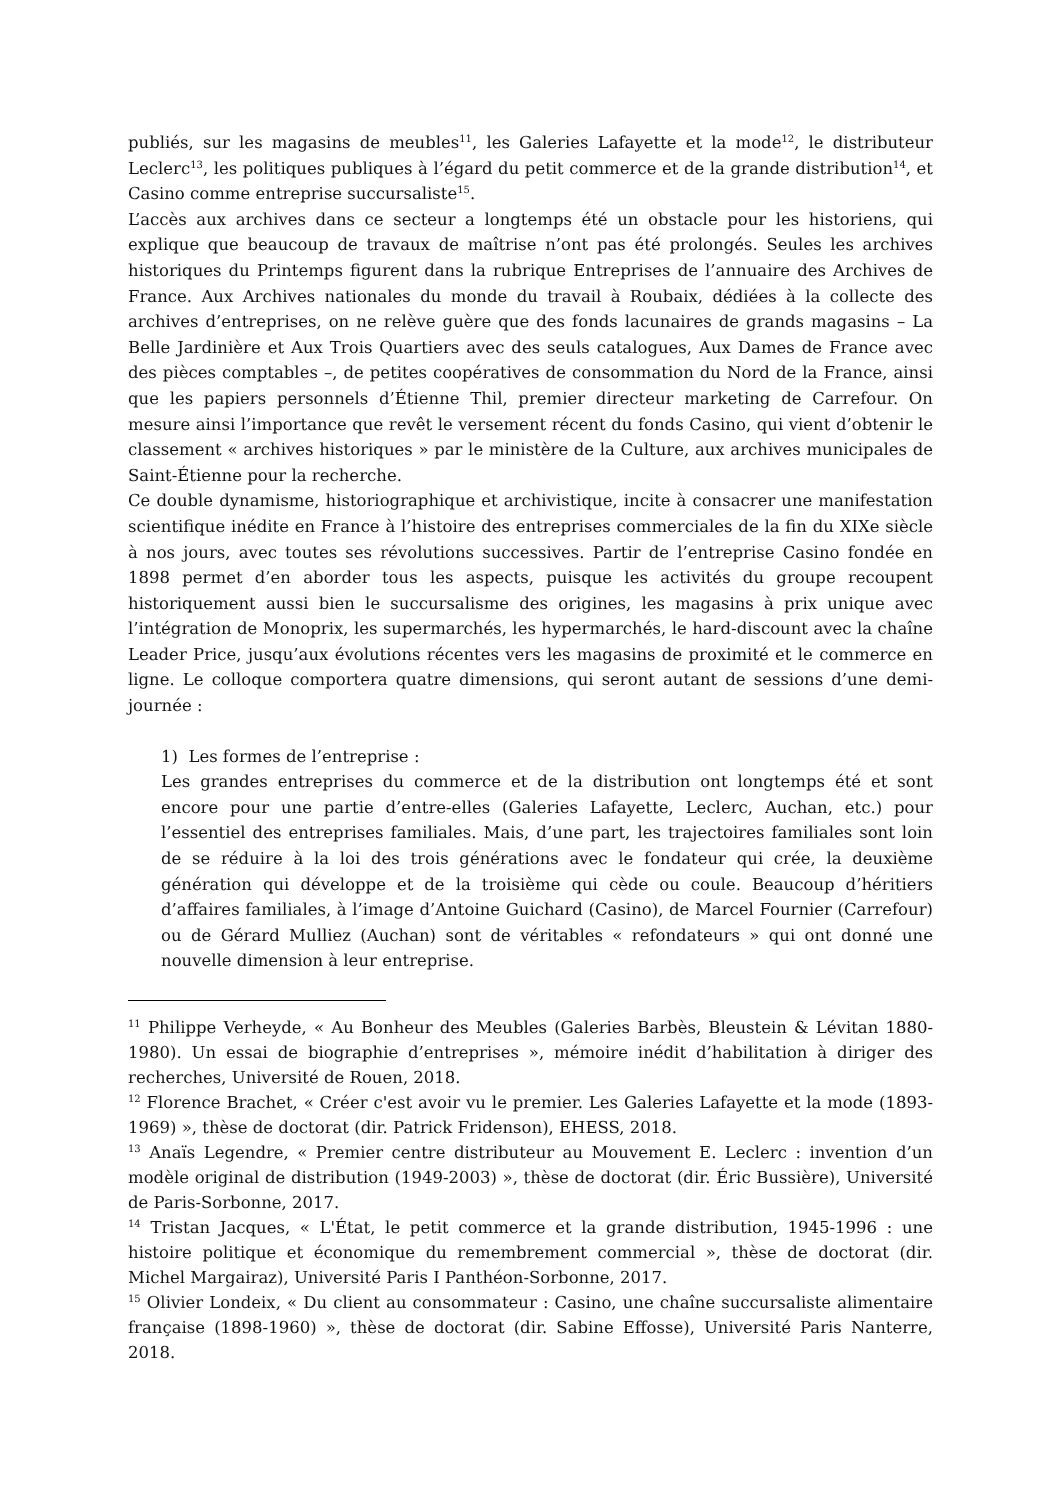publiés, sur les magasins de meubles<sup>11</sup>, les Galeries Lafayette et la mode<sup>12</sup>, le distributeur Leclerc<sup>13</sup>, les politiques publiques à l’égard du petit commerce et de la grande distribution<sup>14</sup>, et Casino comme entreprise succursaliste<sup>15</sup>.
L’accès aux archives dans ce secteur a longtemps été un obstacle pour les historiens, qui explique que beaucoup de travaux de maîtrise n’ont pas été prolongés. Seules les archives historiques du Printemps figurent dans la rubrique Entreprises de l’annuaire des Archives de France. Aux Archives nationales du monde du travail à Roubaix, dédiées à la collecte des archives d’entreprises, on ne relève guère que des fonds lacunaires de grands magasins – La Belle Jardinière et Aux Trois Quartiers avec des seuls catalogues, Aux Dames de France avec des pièces comptables –, de petites coopératives de consommation du Nord de la France, ainsi que les papiers personnels d’Étienne Thil, premier directeur marketing de Carrefour. On mesure ainsi l’importance que revêt le versement récent du fonds Casino, qui vient d’obtenir le classement « archives historiques » par le ministère de la Culture, aux archives municipales de Saint-Étienne pour la recherche.
Ce double dynamisme, historiographique et archivistique, incite à consacrer une manifestation scientifique inédite en France à l’histoire des entreprises commerciales de la fin du XIXe siècle à nos jours, avec toutes ses révolutions successives. Partir de l’entreprise Casino fondée en 1898 permet d’en aborder tous les aspects, puisque les activités du groupe recoupent historiquement aussi bien le succursalisme des origines, les magasins à prix unique avec l’intégration de Monoprix, les supermarchés, les hypermarchés, le hard-discount avec la chaîne Leader Price, jusqu’aux évolutions récentes vers les magasins de proximité et le commerce en ligne. Le colloque comportera quatre dimensions, qui seront autant de sessions d’une demi-journée :
1) Les formes de l’entreprise :
Les grandes entreprises du commerce et de la distribution ont longtemps été et sont encore pour une partie d’entre-elles (Galeries Lafayette, Leclerc, Auchan, etc.) pour l’essentiel des entreprises familiales. Mais, d’une part, les trajectoires familiales sont loin de se réduire à la loi des trois générations avec le fondateur qui crée, la deuxième génération qui développe et de la troisième qui cède ou coule. Beaucoup d’héritiers d’affaires familiales, à l’image d’Antoine Guichard (Casino), de Marcel Fournier (Carrefour) ou de Gérard Mulliez (Auchan) sont de véritables « refondateurs » qui ont donné une nouvelle dimension à leur entreprise.
<sup>11</sup> Philippe Verheyde, « Au Bonheur des Meubles (Galeries Barbès, Bleustein & Lévitan 1880-1980). Un essai de biographie d’entreprises », mémoire inédit d’habilitation à diriger des recherches, Université de Rouen, 2018.
<sup>12</sup> Florence Brachet, « Créer c'est avoir vu le premier. Les Galeries Lafayette et la mode (1893-1969) », thèse de doctorat (dir. Patrick Fridenson), EHESS, 2018.
<sup>13</sup> Anaïs Legendre, « Premier centre distributeur au Mouvement E. Leclerc : invention d’un modèle original de distribution (1949-2003) », thèse de doctorat (dir. Éric Bussière), Université de Paris-Sorbonne, 2017.
<sup>14</sup> Tristan Jacques, « L'État, le petit commerce et la grande distribution, 1945-1996 : une histoire politique et économique du remembrement commercial », thèse de doctorat (dir. Michel Margairaz), Université Paris I Panthéon-Sorbonne, 2017.
<sup>15</sup> Olivier Londeix, « Du client au consommateur : Casino, une chaîne succursaliste alimentaire française (1898-1960) », thèse de doctorat (dir. Sabine Effosse), Université Paris Nanterre, 2018.